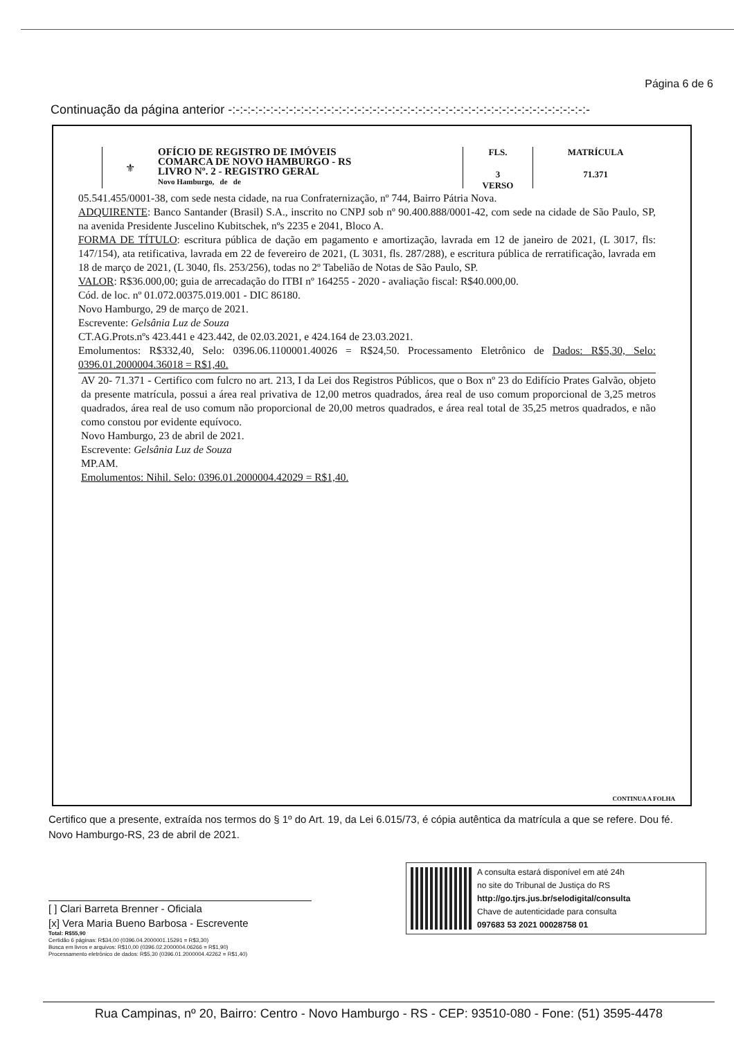Página 6 de 6
Continuação da página anterior -:-:-:-:-:-:-:-:-:-:-:-:-:-:-:-:-:-:-:-:-:-:-:-:-:-:-:-:-:-:-:-:-:-:-:-:-:-:-:-:-:-:-:-:-:-:-:-
⚜
OFÍCIO DE REGISTRO DE IMÓVEIS
COMARCA DE NOVO HAMBURGO - RS
LIVRO Nº. 2 - REGISTRO GERAL
Novo Hamburgo, de de
FLS.
3
VERSO
MATRÍCULA
71.371
05.541.455/0001-38, com sede nesta cidade, na rua Confraternização, nº 744, Bairro Pátria Nova.
ADQUIRENTE: Banco Santander (Brasil) S.A., inscrito no CNPJ sob nº 90.400.888/0001-42, com sede na cidade de São Paulo, SP, na avenida Presidente Juscelino Kubitschek, nºs 2235 e 2041, Bloco A.
FORMA DE TÍTULO: escritura pública de dação em pagamento e amortização, lavrada em 12 de janeiro de 2021, (L 3017, fls: 147/154), ata retificativa, lavrada em 22 de fevereiro de 2021, (L 3031, fls. 287/288), e escritura pública de rerratificação, lavrada em 18 de março de 2021, (L 3040, fls. 253/256), todas no 2º Tabelião de Notas de São Paulo, SP.
VALOR: R$36.000,00; guia de arrecadação do ITBI nº 164255 - 2020 - avaliação fiscal: R$40.000,00.
Cód. de loc. nº 01.072.00375.019.001 - DIC 86180.
Novo Hamburgo, 29 de março de 2021.
Escrevente: Gelsânia Luz de Souza
CT.AG.Prots.nºs 423.441 e 423.442, de 02.03.2021, e 424.164 de 23.03.2021.
Emolumentos: R$332,40, Selo: 0396.06.1100001.40026 = R$24,50. Processamento Eletrônico de Dados: R$5,30, Selo: 0396.01.2000004.36018 = R$1,40.
AV 20- 71.371 - Certifico com fulcro no art. 213, I da Lei dos Registros Públicos, que o Box nº 23 do Edifício Prates Galvão, objeto da presente matrícula, possui a área real privativa de 12,00 metros quadrados, área real de uso comum proporcional de 3,25 metros quadrados, área real de uso comum não proporcional de 20,00 metros quadrados, e área real total de 35,25 metros quadrados, e não como constou por evidente equívoco.
Novo Hamburgo, 23 de abril de 2021.
Escrevente: Gelsânia Luz de Souza
MP.AM.
Emolumentos: Nihil. Selo: 0396.01.2000004.42029 = R$1,40.
CONTINUA A FOLHA
Certifico que a presente, extraída nos termos do § 1º do Art. 19, da Lei 6.015/73, é cópia autêntica da matrícula a que se refere. Dou fé. Novo Hamburgo-RS, 23 de abril de 2021.
[ ] Clari Barreta Brenner - Oficiala
[x] Vera Maria Bueno Barbosa - Escrevente
Total: R$55,90
Certidão 6 páginas: R$34,00 (0396.04.2000001.15291 = R$3,30)
Busca em livros e arquivos: R$10,00 (0396.02.2000004.06266 = R$1,90)
Processamento eletrônico de dados: R$5,30 (0396.01.2000004.42262 = R$1,40)
A consulta estará disponível em até 24h
no site do Tribunal de Justiça do RS
http://go.tjrs.jus.br/selodigital/consulta
Chave de autenticidade para consulta
097683 53 2021 00028758 01
Rua Campinas, nº 20, Bairro: Centro - Novo Hamburgo - RS - CEP: 93510-080 - Fone: (51) 3595-4478